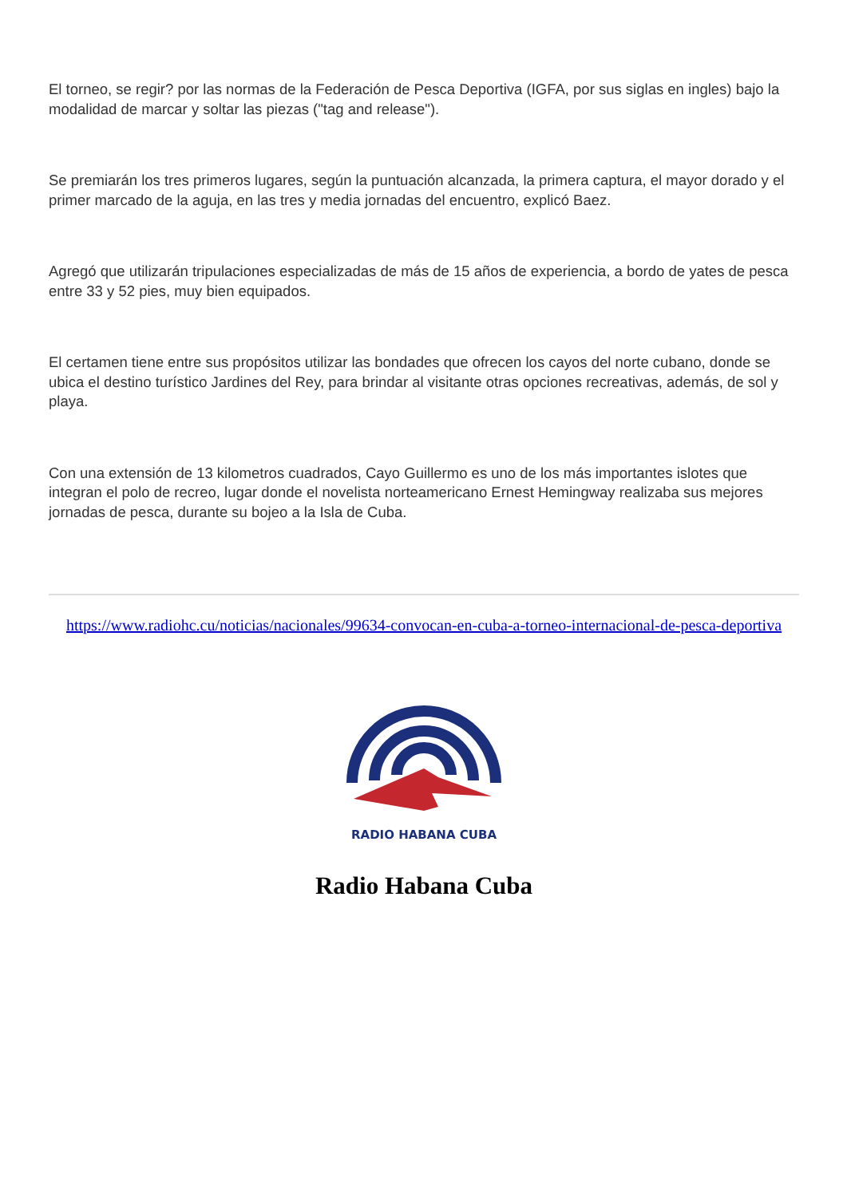El torneo, se regir? por las normas de la Federación de Pesca Deportiva (IGFA, por sus siglas en ingles) bajo la modalidad de marcar y soltar las piezas ("tag and release").
Se premiarán los tres primeros lugares, según la puntuación alcanzada, la primera captura, el mayor dorado y el primer marcado de la aguja, en las tres y media jornadas del encuentro, explicó Baez.
Agregó que utilizarán tripulaciones especializadas de más de 15 años de experiencia, a bordo de yates de pesca entre 33 y 52 pies, muy bien equipados.
El certamen tiene entre sus propósitos utilizar las bondades que ofrecen los cayos del norte cubano, donde se ubica el destino turístico Jardines del Rey, para brindar al visitante otras opciones recreativas, además, de sol y playa.
Con una extensión de 13 kilometros cuadrados, Cayo Guillermo es uno de los más importantes islotes que integran el polo de recreo, lugar donde el novelista norteamericano Ernest Hemingway realizaba sus mejores jornadas de pesca, durante su bojeo a la Isla de Cuba.
https://www.radiohc.cu/noticias/nacionales/99634-convocan-en-cuba-a-torneo-internacional-de-pesca-deportiva
RADIO HABANA CUBA
Radio Habana Cuba